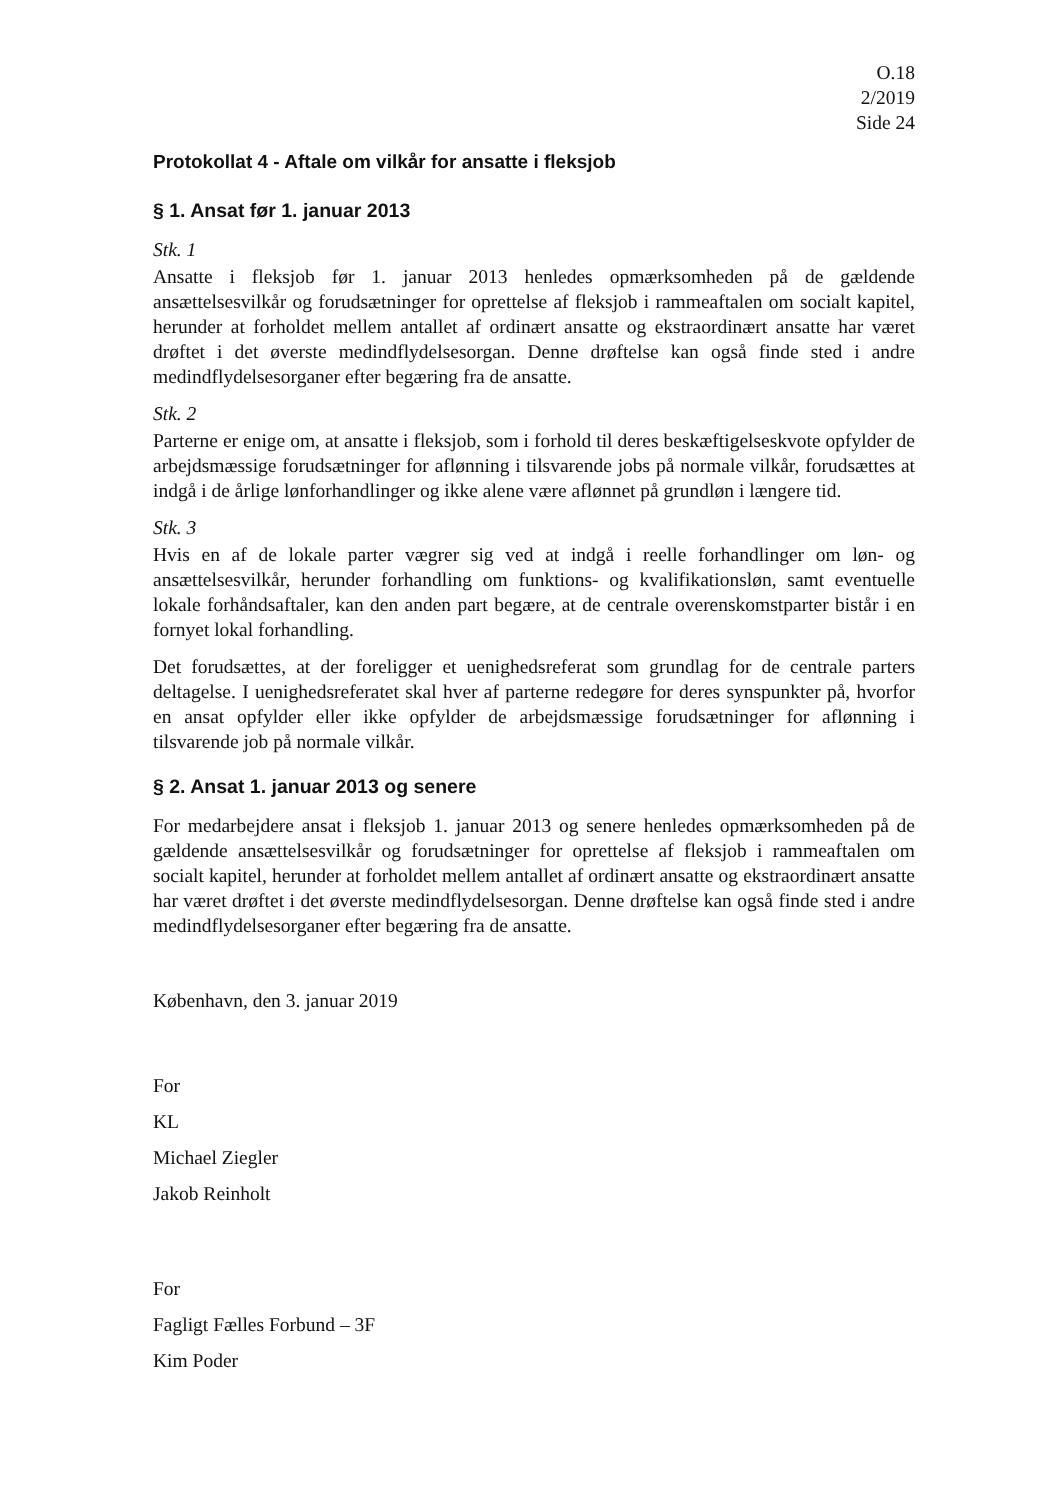O.18
2/2019
Side 24
Protokollat 4 - Aftale om vilkår for ansatte i fleksjob
§ 1. Ansat før 1. januar 2013
Stk. 1
Ansatte i fleksjob før 1. januar 2013 henledes opmærksomheden på de gældende ansættelsesvilkår og forudsætninger for oprettelse af fleksjob i rammeaftalen om socialt kapitel, herunder at forholdet mellem antallet af ordinært ansatte og ekstraordinært ansatte har været drøftet i det øverste medindflydelsesorgan. Denne drøftelse kan også finde sted i andre medindflydelsesorganer efter begæring fra de ansatte.
Stk. 2
Parterne er enige om, at ansatte i fleksjob, som i forhold til deres beskæftigelseskvote opfylder de arbejdsmæssige forudsætninger for aflønning i tilsvarende jobs på normale vilkår, forudsættes at indgå i de årlige lønforhandlinger og ikke alene være aflønnet på grundløn i længere tid.
Stk. 3
Hvis en af de lokale parter vægrer sig ved at indgå i reelle forhandlinger om løn- og ansættelsesvilkår, herunder forhandling om funktions- og kvalifikationsløn, samt eventuelle lokale forhåndsaftaler, kan den anden part begære, at de centrale overenskomstparter bistår i en fornyet lokal forhandling.
Det forudsættes, at der foreligger et uenighedsreferat som grundlag for de centrale parters deltagelse. I uenighedsreferatet skal hver af parterne redegøre for deres synspunkter på, hvorfor en ansat opfylder eller ikke opfylder de arbejdsmæssige forudsætninger for aflønning i tilsvarende job på normale vilkår.
§ 2. Ansat 1. januar 2013 og senere
For medarbejdere ansat i fleksjob 1. januar 2013 og senere henledes opmærksomheden på de gældende ansættelsesvilkår og forudsætninger for oprettelse af fleksjob i rammeaftalen om socialt kapitel, herunder at forholdet mellem antallet af ordinært ansatte og ekstraordinært ansatte har været drøftet i det øverste medindflydelsesorgan. Denne drøftelse kan også finde sted i andre medindflydelsesorganer efter begæring fra de ansatte.
København, den 3. januar 2019
For
KL
Michael Ziegler
Jakob Reinholt
For
Fagligt Fælles Forbund – 3F
Kim Poder